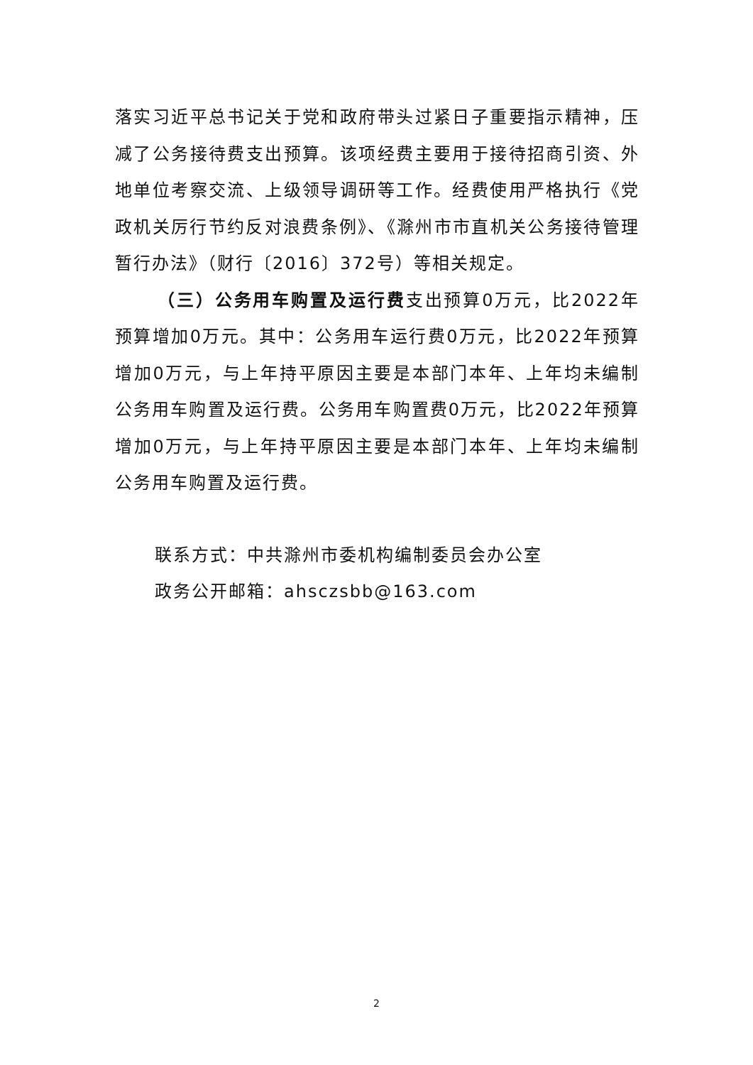落实习近平总书记关于党和政府带头过紧日子重要指示精神，压减了公务接待费支出预算。该项经费主要用于接待招商引资、外地单位考察交流、上级领导调研等工作。经费使用严格执行《党政机关厉行节约反对浪费条例》、《滁州市市直机关公务接待管理暂行办法》（财行〔2016〕372号）等相关规定。
（三）公务用车购置及运行费支出预算0万元，比2022年预算增加0万元。其中：公务用车运行费0万元，比2022年预算增加0万元，与上年持平原因主要是本部门本年、上年均未编制公务用车购置及运行费。公务用车购置费0万元，比2022年预算增加0万元，与上年持平原因主要是本部门本年、上年均未编制公务用车购置及运行费。
联系方式：中共滁州市委机构编制委员会办公室
政务公开邮箱：ahsczsbb@163.com
2